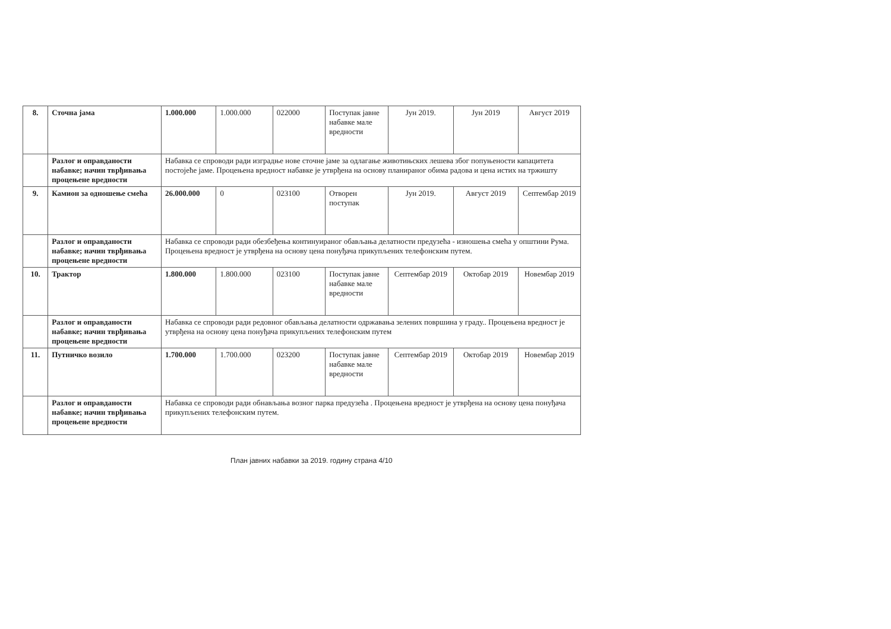| 8. | Сточна јама | 1.000.000 | 1.000.000 | 022000 | Поступак јавне набавке мале вредности | Јун 2019. | Јун 2019 | Август 2019 |
| | Разлог и оправданости набавке; начин тврђивања процењене вредности | Набавка се спроводи ради изградње нове сточне јаме за одлагање животињских лешева због попуњености капацитета постојеће јаме. Процењена вредност набавке је утврђена на основу планираног обима радова и цена истих на тржишту | | | | | | |
| 9. | Камион за одношење смећа | 26.000.000 | 0 | 023100 | Отворен поступак | Јун 2019. | Август 2019 | Септембар 2019 |
| | Разлог и оправданости набавке; начин тврђивања процењене вредности | Набавка се спроводи ради обезбеђења континуираног обављања делатности предузећа - изношења смећа у општини Рума. Процењена вредност је утврђена на основу цена понуђача прикупљених телефонским путем. | | | | | | |
| 10. | Трактор | 1.800.000 | 1.800.000 | 023100 | Поступак јавне набавке мале вредности | Септембар 2019 | Октобар 2019 | Новембар 2019 |
| | Разлог и оправданости набавке; начин тврђивања процењене вредности | Набавка се спроводи ради редовног обављања делатности одржавања зелених површина у граду.. Процењена вредност је утврђена на основу цена понуђача прикупљених телефонским путем | | | | | | |
| 11. | Путничко возило | 1.700.000 | 1.700.000 | 023200 | Поступак јавне набавке мале вредности | Септембар 2019 | Октобар 2019 | Новембар 2019 |
| | Разлог и оправданости набавке; начин тврђивања процењене вредности | Набавка се спроводи ради обнављања возног парка предузећа . Процењена вредност је утврђена на основу цена понуђача прикупљених телефонским путем. | | | | | | |
План јавних набавки за 2019. годину страна 4/10